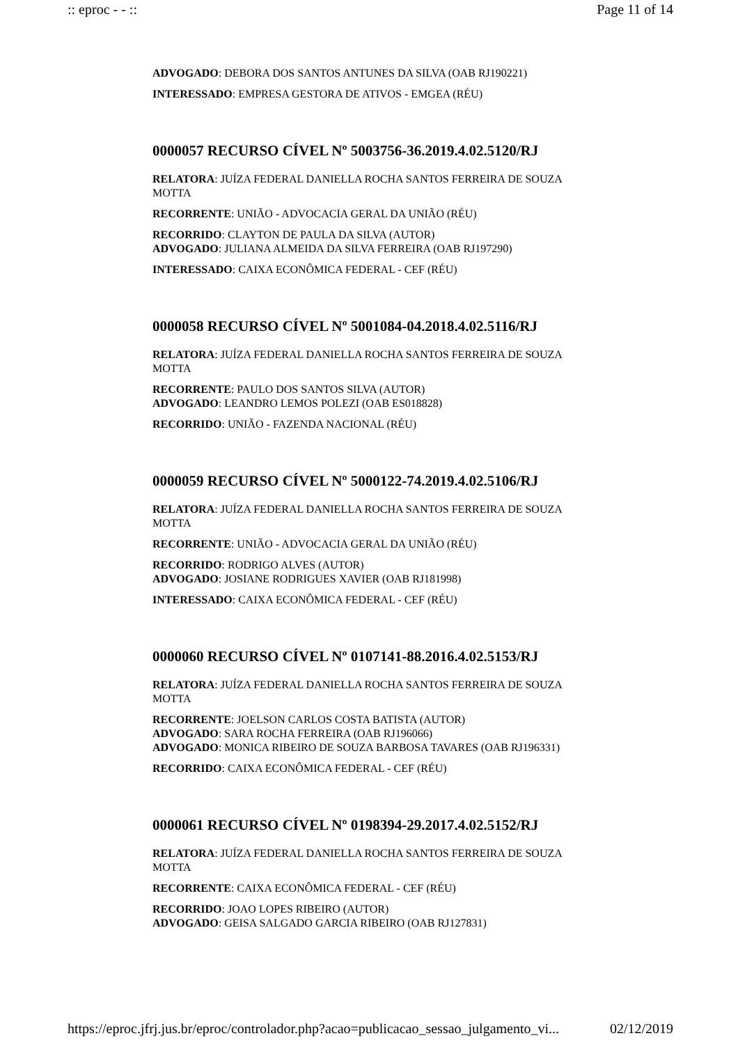:: eproc - - :: Page 11 of 14
ADVOGADO: DEBORA DOS SANTOS ANTUNES DA SILVA (OAB RJ190221)
INTERESSADO: EMPRESA GESTORA DE ATIVOS - EMGEA (RÉU)
0000057 RECURSO CÍVEL Nº 5003756-36.2019.4.02.5120/RJ
RELATORA: JUÍZA FEDERAL DANIELLA ROCHA SANTOS FERREIRA DE SOUZA MOTTA
RECORRENTE: UNIÃO - ADVOCACIA GERAL DA UNIÃO (RÉU)
RECORRIDO: CLAYTON DE PAULA DA SILVA (AUTOR)
ADVOGADO: JULIANA ALMEIDA DA SILVA FERREIRA (OAB RJ197290)
INTERESSADO: CAIXA ECONÔMICA FEDERAL - CEF (RÉU)
0000058 RECURSO CÍVEL Nº 5001084-04.2018.4.02.5116/RJ
RELATORA: JUÍZA FEDERAL DANIELLA ROCHA SANTOS FERREIRA DE SOUZA MOTTA
RECORRENTE: PAULO DOS SANTOS SILVA (AUTOR)
ADVOGADO: LEANDRO LEMOS POLEZI (OAB ES018828)
RECORRIDO: UNIÃO - FAZENDA NACIONAL (RÉU)
0000059 RECURSO CÍVEL Nº 5000122-74.2019.4.02.5106/RJ
RELATORA: JUÍZA FEDERAL DANIELLA ROCHA SANTOS FERREIRA DE SOUZA MOTTA
RECORRENTE: UNIÃO - ADVOCACIA GERAL DA UNIÃO (RÉU)
RECORRIDO: RODRIGO ALVES (AUTOR)
ADVOGADO: JOSIANE RODRIGUES XAVIER (OAB RJ181998)
INTERESSADO: CAIXA ECONÔMICA FEDERAL - CEF (RÉU)
0000060 RECURSO CÍVEL Nº 0107141-88.2016.4.02.5153/RJ
RELATORA: JUÍZA FEDERAL DANIELLA ROCHA SANTOS FERREIRA DE SOUZA MOTTA
RECORRENTE: JOELSON CARLOS COSTA BATISTA (AUTOR)
ADVOGADO: SARA ROCHA FERREIRA (OAB RJ196066)
ADVOGADO: MONICA RIBEIRO DE SOUZA BARBOSA TAVARES (OAB RJ196331)
RECORRIDO: CAIXA ECONÔMICA FEDERAL - CEF (RÉU)
0000061 RECURSO CÍVEL Nº 0198394-29.2017.4.02.5152/RJ
RELATORA: JUÍZA FEDERAL DANIELLA ROCHA SANTOS FERREIRA DE SOUZA MOTTA
RECORRENTE: CAIXA ECONÔMICA FEDERAL - CEF (RÉU)
RECORRIDO: JOAO LOPES RIBEIRO (AUTOR)
ADVOGADO: GEISA SALGADO GARCIA RIBEIRO (OAB RJ127831)
https://eproc.jfrj.jus.br/eproc/controlador.php?acao=publicacao_sessao_julgamento_vi... 02/12/2019